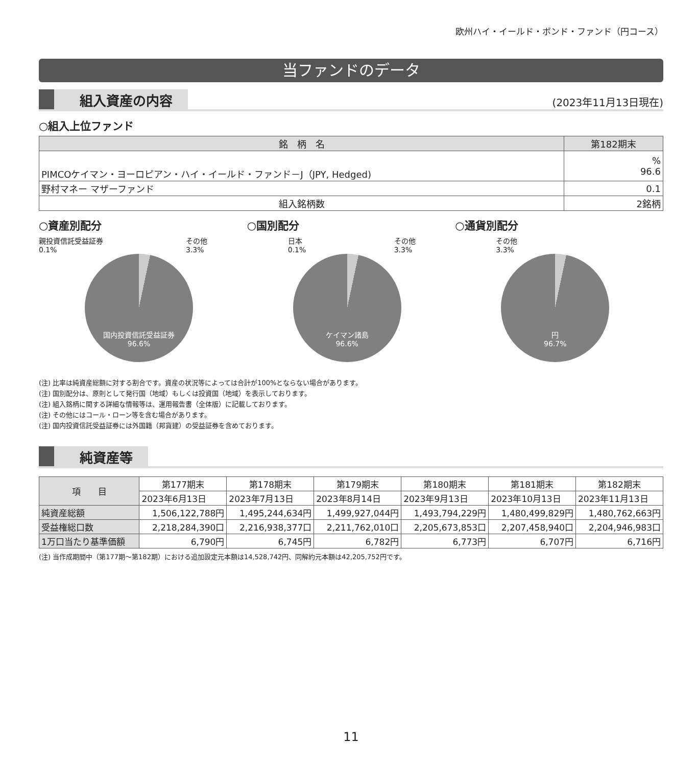欧州ハイ・イールド・ボンド・ファンド（円コース）
当ファンドのデータ
組入資産の内容
(2023年11月13日現在)
○組入上位ファンド
| 銘 柄 名 | 第182期末 |
| --- | --- |
| PIMCOケイマン・ヨーロピアン・ハイ・イールド・ファンド－J（JPY, Hedged) | % 96.6 |
| 野村マネー マザーファンド | 0.1 |
| 組入銘柄数 | 2銘柄 |
○資産別配分
親投資信託受益証券
0.1% その他
3.3%
国内投資信託受益証券
96.6%
○国別配分
日本
0.1% その他
3.3%
ケイマン諸島
96.6%
○通貨別配分
その他
3.3%
円
96.7%
(注) 比率は純資産総額に対する割合です。資産の状況等によっては合計が100%とならない場合があります。
(注) 国別配分は、原則として発行国（地域）もしくは投資国（地域）を表示しております。
(注) 組入銘柄に関する詳細な情報等は、運用報告書（全体版）に記載しております。
(注) その他にはコール・ローン等を含む場合があります。
(注) 国内投資信託受益証券には外国籍（邦貨建）の受益証券を含めております。
純資産等
| 項 目 | 第177期末 | 第178期末 | 第179期末 | 第180期末 | 第181期末 | 第182期末 |
| | 2023年6月13日 | 2023年7月13日 | 2023年8月14日 | 2023年9月13日 | 2023年10月13日 | 2023年11月13日 |
| 純資産総額 | 1,506,122,788円 | 1,495,244,634円 | 1,499,927,044円 | 1,493,794,229円 | 1,480,499,829円 | 1,480,762,663円 |
| 受益権総口数 | 2,218,284,390口 | 2,216,938,377口 | 2,211,762,010口 | 2,205,673,853口 | 2,207,458,940口 | 2,204,946,983口 |
| 1万口当たり基準価額 | 6,790円 | 6,745円 | 6,782円 | 6,773円 | 6,707円 | 6,716円 |
(注) 当作成期間中（第177期～第182期）における追加設定元本額は14,528,742円、同解約元本額は42,205,752円です。
11